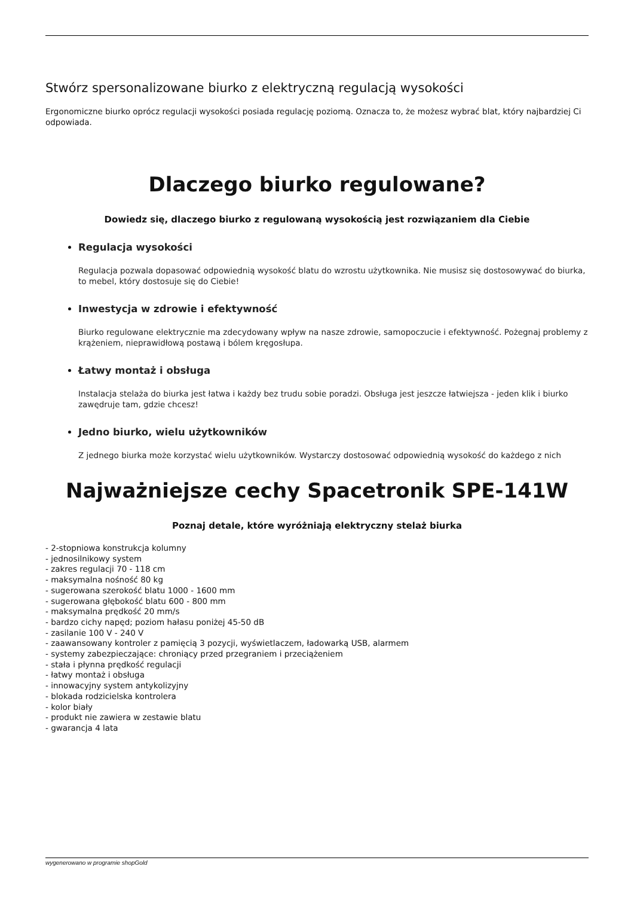Stwórz spersonalizowane biurko z elektryczną regulacją wysokości
Ergonomiczne biurko oprócz regulacji wysokości posiada regulację poziomą. Oznacza to, że możesz wybrać blat, który najbardziej Ci odpowiada.
Dlaczego biurko regulowane?
Dowiedz się, dlaczego biurko z regulowaną wysokością jest rozwiązaniem dla Ciebie
Regulacja wysokości
Regulacja pozwala dopasować odpowiednią wysokość blatu do wzrostu użytkownika. Nie musisz się dostosowywać do biurka, to mebel, który dostosuje się do Ciebie!
Inwestycja w zdrowie i efektywność
Biurko regulowane elektrycznie ma zdecydowany wpływ na nasze zdrowie, samopoczucie i efektywność. Pożegnaj problemy z krążeniem, nieprawidłową postawą i bólem kręgosłupa.
Łatwy montaż i obsługa
Instalacja stelaża do biurka jest łatwa i każdy bez trudu sobie poradzi. Obsługa jest jeszcze łatwiejsza - jeden klik i biurko zawędruje tam, gdzie chcesz!
Jedno biurko, wielu użytkowników
Z jednego biurka może korzystać wielu użytkowników. Wystarczy dostosować odpowiednią wysokość do każdego z nich
Najważniejsze cechy Spacetronik SPE-141W
Poznaj detale, które wyróżniają elektryczny stelaż biurka
- 2-stopniowa konstrukcja kolumny
- jednosilnikowy system
- zakres regulacji 70 - 118 cm
- maksymalna nośność 80 kg
- sugerowana szerokość blatu 1000 - 1600 mm
- sugerowana głębokość blatu 600 - 800 mm
- maksymalna prędkość 20 mm/s
- bardzo cichy napęd; poziom hałasu poniżej 45-50 dB
- zasilanie 100 V - 240 V
- zaawansowany kontroler z pamięcią 3 pozycji, wyświetlaczem, ładowarką USB, alarmem
- systemy zabezpieczające: chroniący przed przegraniem i przeciążeniem
- stała i płynna prędkość regulacji
- łatwy montaż i obsługa
- innowacyjny system antykolizyjny
- blokada rodzicielska kontrolera
- kolor biały
- produkt nie zawiera w zestawie blatu
- gwarancja 4 lata
wygenerowano w programie shopGold